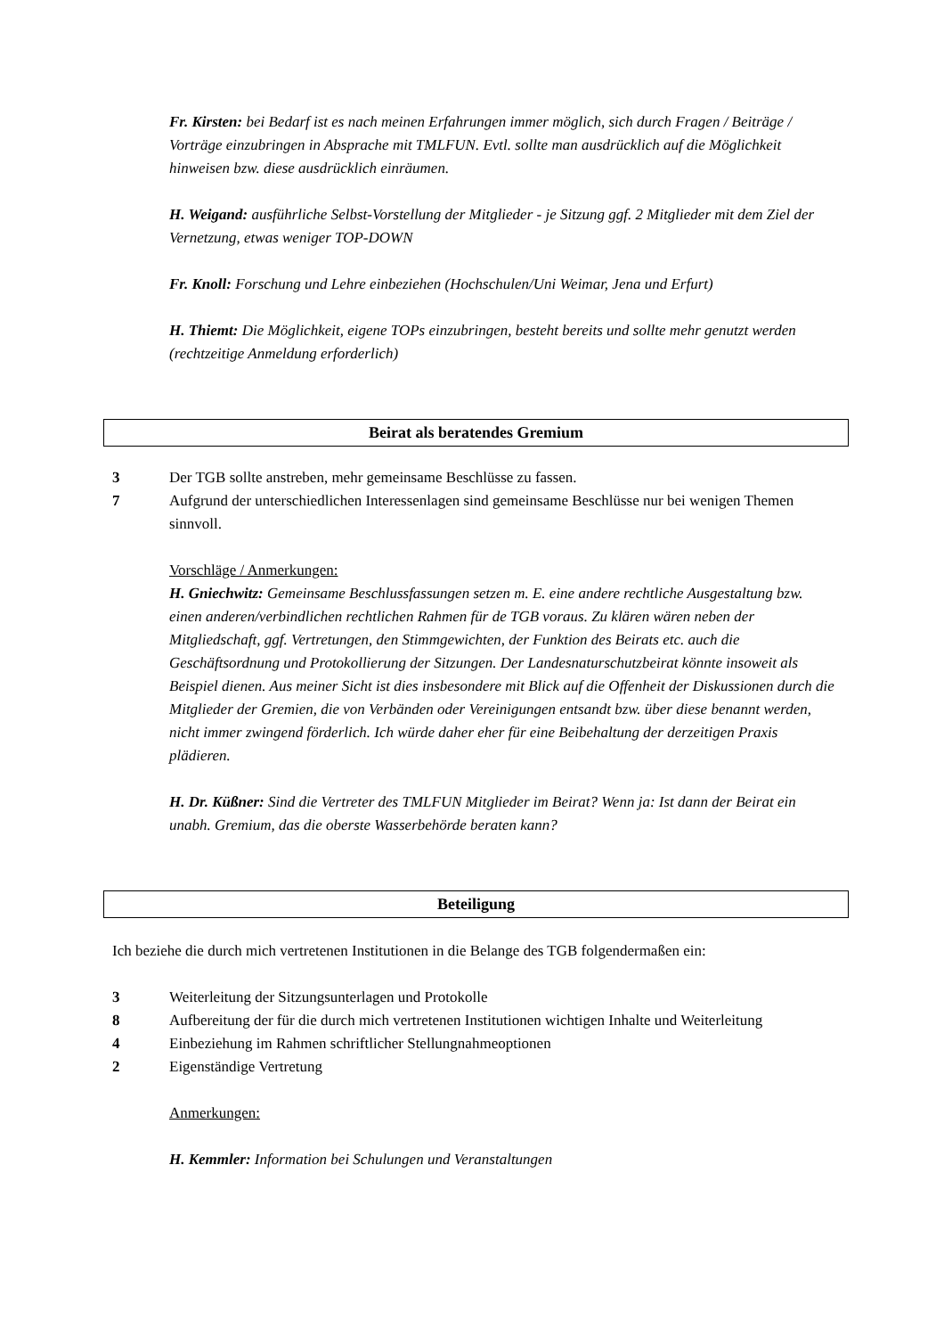Fr. Kirsten: bei Bedarf ist es nach meinen Erfahrungen immer möglich, sich durch Fragen / Beiträge / Vorträge einzubringen in Absprache mit TMLFUN. Evtl. sollte man ausdrücklich auf die Möglichkeit hinweisen bzw. diese ausdrücklich einräumen.
H. Weigand: ausführliche Selbst-Vorstellung der Mitglieder - je Sitzung ggf. 2 Mitglieder mit dem Ziel der Vernetzung, etwas weniger TOP-DOWN
Fr. Knoll: Forschung und Lehre einbeziehen (Hochschulen/Uni Weimar, Jena und Erfurt)
H. Thiemt: Die Möglichkeit, eigene TOPs einzubringen, besteht bereits und sollte mehr genutzt werden (rechtzeitige Anmeldung erforderlich)
Beirat als beratendes Gremium
3 Der TGB sollte anstreben, mehr gemeinsame Beschlüsse zu fassen.
7 Aufgrund der unterschiedlichen Interessenlagen sind gemeinsame Beschlüsse nur bei wenigen Themen sinnvoll.
Vorschläge / Anmerkungen:
H. Gniechwitz: Gemeinsame Beschlussfassungen setzen m. E. eine andere rechtliche Ausgestaltung bzw. einen anderen/verbindlichen rechtlichen Rahmen für de TGB voraus. Zu klären wären neben der Mitgliedschaft, ggf. Vertretungen, den Stimmgewichten, der Funktion des Beirats etc. auch die Geschäftsordnung und Protokollierung der Sitzungen. Der Landesnaturschutzbeirat könnte insoweit als Beispiel dienen. Aus meiner Sicht ist dies insbesondere mit Blick auf die Offenheit der Diskussionen durch die Mitglieder der Gremien, die von Verbänden oder Vereinigungen entsandt bzw. über diese benannt werden, nicht immer zwingend förderlich. Ich würde daher eher für eine Beibehaltung der derzeitigen Praxis plädieren.
H. Dr. Küßner: Sind die Vertreter des TMLFUN Mitglieder im Beirat? Wenn ja: Ist dann der Beirat ein unabh. Gremium, das die oberste Wasserbehörde beraten kann?
Beteiligung
Ich beziehe die durch mich vertretenen Institutionen in die Belange des TGB folgendermaßen ein:
3 Weiterleitung der Sitzungsunterlagen und Protokolle
8 Aufbereitung der für die durch mich vertretenen Institutionen wichtigen Inhalte und Weiterleitung
4 Einbeziehung im Rahmen schriftlicher Stellungnahmeoptionen
2 Eigenständige Vertretung
Anmerkungen:
H. Kemmler: Information bei Schulungen und Veranstaltungen